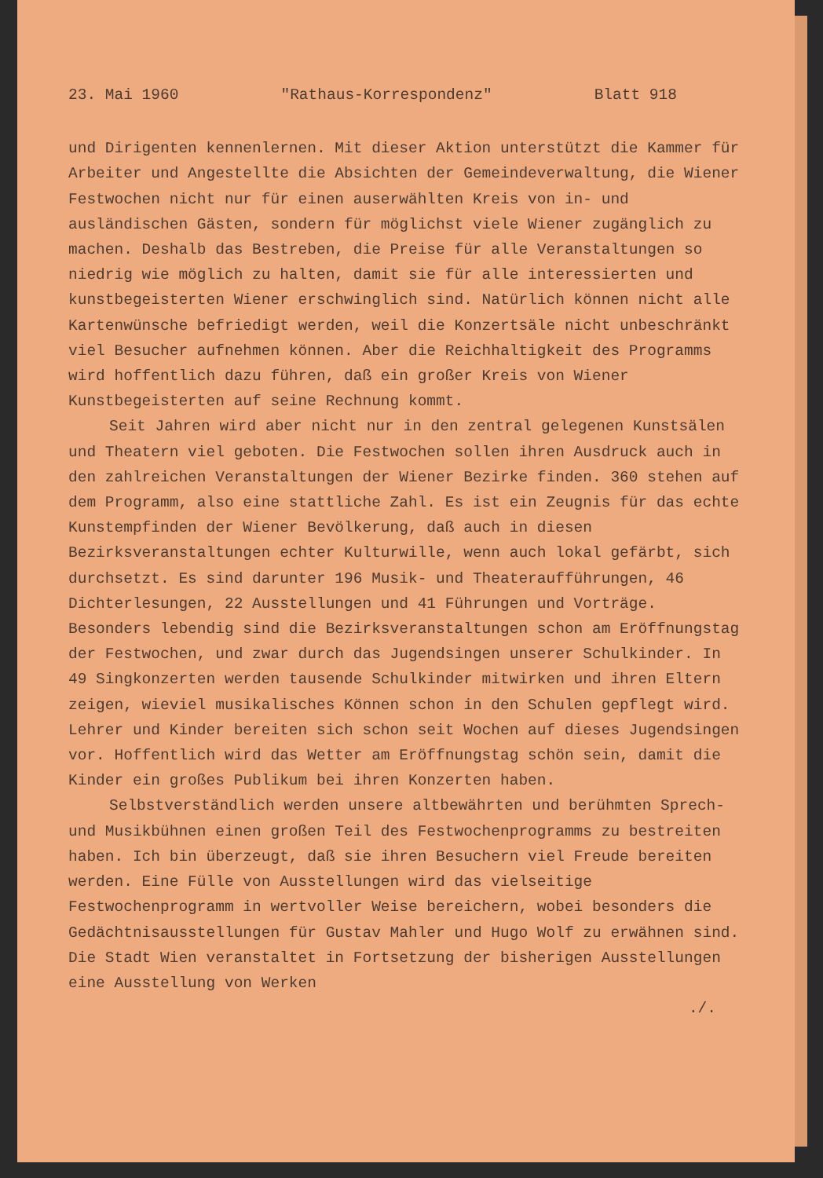23. Mai 1960 "Rathaus-Korrespondenz" Blatt 918
und Dirigenten kennenlernen. Mit dieser Aktion unterstützt die Kammer für Arbeiter und Angestellte die Absichten der Gemeinde­verwaltung, die Wiener Festwochen nicht nur für einen auserwählten Kreis von in- und ausländischen Gästen, sondern für möglichst viele Wiener zugänglich zu machen. Deshalb das Bestreben, die Preise für alle Veranstaltungen so niedrig wie möglich zu halten, damit sie für alle interessierten und kunstbegeisterten Wiener erschwing­lich sind. Natürlich können nicht alle Kartenwünsche befriedigt werden, weil die Konzertsäle nicht unbeschränkt viel Besucher auf­nehmen können. Aber die Reichhaltigkeit des Programms wird hoffent­lich dazu führen, daß ein großer Kreis von Wiener Kunstbegeisterten auf seine Rechnung kommt.
Seit Jahren wird aber nicht nur in den zentral gelegenen Kunstsälen und Theatern viel geboten. Die Festwochen sollen ihren Ausdruck auch in den zahlreichen Veranstaltungen der Wiener Bezirke finden. 360 stehen auf dem Programm, also eine stattliche Zahl. Es ist ein Zeugnis für das echte Kunstempfinden der Wiener Be­völkerung, daß auch in diesen Bezirksveranstaltungen echter Kultur­wille, wenn auch lokal gefärbt, sich durchsetzt. Es sind darunter 196 Musik- und Theateraufführungen, 46 Dichterlesungen, 22 Aus­stellungen und 41 Führungen und Vorträge. Besonders lebendig sind die Bezirksveranstaltungen schon am Eröffnungstag der Festwochen, und zwar durch das Jugendsingen unserer Schulkinder. In 49 Sing­konzerten werden tausende Schulkinder mitwirken und ihren Eltern zeigen, wieviel musikalisches Können schon in den Schulen gepflegt wird. Lehrer und Kinder bereiten sich schon seit Wochen auf dieses Jugendsingen vor. Hoffentlich wird das Wetter am Eröffnungstag schön sein, damit die Kinder ein großes Publikum bei ihren Kon­zerten haben.
Selbstverständlich werden unsere altbewährten und berühmten Sprech- und Musikbühnen einen großen Teil des Festwochenprogramms zu bestreiten haben. Ich bin überzeugt, daß sie ihren Besuchern viel Freude bereiten werden. Eine Fülle von Ausstellungen wird das vielseitige Festwochenprogramm in wertvoller Weise bereichern, wobei besonders die Gedächtnisausstellungen für Gustav Mahler und Hugo Wolf zu erwähnen sind. Die Stadt Wien veranstaltet in Fort­setzung der bisherigen Ausstellungen eine Ausstellung von Werken
./.